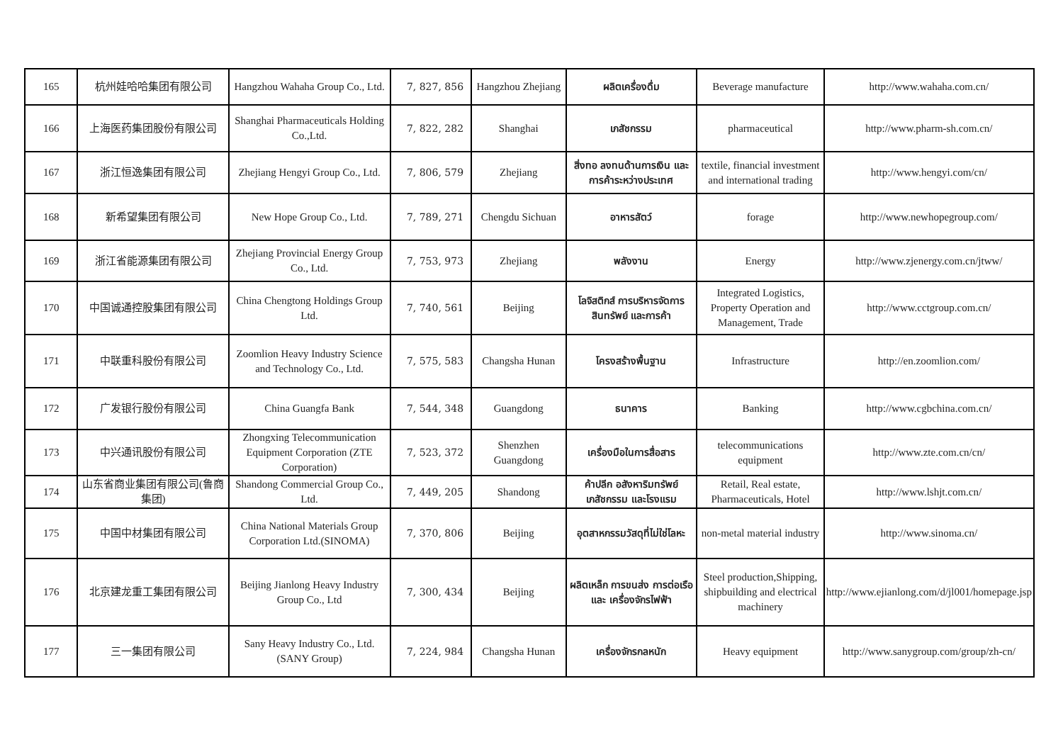| 165 | 杭州娃哈哈集团有限公司 | Hangzhou Wahaha Group Co., Ltd. | 7, 827, 856 | Hangzhou Zhejiang | ผลิตเครื่องดื่ม | Beverage manufacture | http://www.wahaha.com.cn/ |
| 166 | 上海医药集团股份有限公司 | Shanghai Pharmaceuticals Holding Co.,Ltd. | 7, 822, 282 | Shanghai | เภสัชกรรม | pharmaceutical | http://www.pharm-sh.com.cn/ |
| 167 | 浙江恒逸集团有限公司 | Zhejiang Hengyi Group Co., Ltd. | 7, 806, 579 | Zhejiang | สิ่งทอ ลงทนด้านการเงิน และการค้าระหว่างประเทศ | textile, financial investment and international trading | http://www.hengyi.com/cn/ |
| 168 | 新希望集团有限公司 | New Hope Group Co., Ltd. | 7, 789, 271 | Chengdu Sichuan | อาหารสัตว์ | forage | http://www.newhopegroup.com/ |
| 169 | 浙江省能源集团有限公司 | Zhejiang Provincial Energy Group Co., Ltd. | 7, 753, 973 | Zhejiang | พลังงาน | Energy | http://www.zjenergy.com.cn/jtww/ |
| 170 | 中国诚通控股集团有限公司 | China Chengtong Holdings Group Ltd. | 7, 740, 561 | Beijing | โลจิสติกส์ การบริหารจัดการสินทรัพย์ และการค้า | Integrated Logistics, Property Operation and Management, Trade | http://www.cctgroup.com.cn/ |
| 171 | 中联重科股份有限公司 | Zoomlion Heavy Industry Science and Technology Co., Ltd. | 7, 575, 583 | Changsha Hunan | โครงสร้างพื้นฐาน | Infrastructure | http://en.zoomlion.com/ |
| 172 | 广发银行股份有限公司 | China Guangfa Bank | 7, 544, 348 | Guangdong | ธนาคาร | Banking | http://www.cgbchina.com.cn/ |
| 173 | 中兴通讯股份有限公司 | Zhongxing Telecommunication Equipment Corporation (ZTE Corporation) | 7, 523, 372 | Shenzhen Guangdong | เครื่องมือในการสื่อสาร | telecommunications equipment | http://www.zte.com.cn/cn/ |
| 174 | 山东省商业集团有限公司(鲁商集团) | Shandong Commercial Group Co., Ltd. | 7, 449, 205 | Shandong | ค้าปลีก อสังหาริมทรัพย์ เภสัชกรรม และโรงแรม | Retail, Real estate, Pharmaceuticals, Hotel | http://www.lshjt.com.cn/ |
| 175 | 中国中材集团有限公司 | China National Materials Group Corporation Ltd.(SINOMA) | 7, 370, 806 | Beijing | อุตสาหกรรมวัสดุที่ไม่ใช่โลหะ | non-metal material industry | http://www.sinoma.cn/ |
| 176 | 北京建龙重工集团有限公司 | Beijing Jianlong Heavy Industry Group Co., Ltd | 7, 300, 434 | Beijing | ผลิตเหล็ก การขนส่ง การต่อเรือ และ เครื่องจักรไฟฟ้า | Steel production,Shipping, shipbuilding and electrical machinery | http://www.ejianlong.com/d/jl001/homepage.jsp |
| 177 | 三一集团有限公司 | Sany Heavy Industry Co., Ltd. (SANY Group) | 7, 224, 984 | Changsha Hunan | เครื่องจักรกลหนัก | Heavy equipment | http://www.sanygroup.com/group/zh-cn/ |